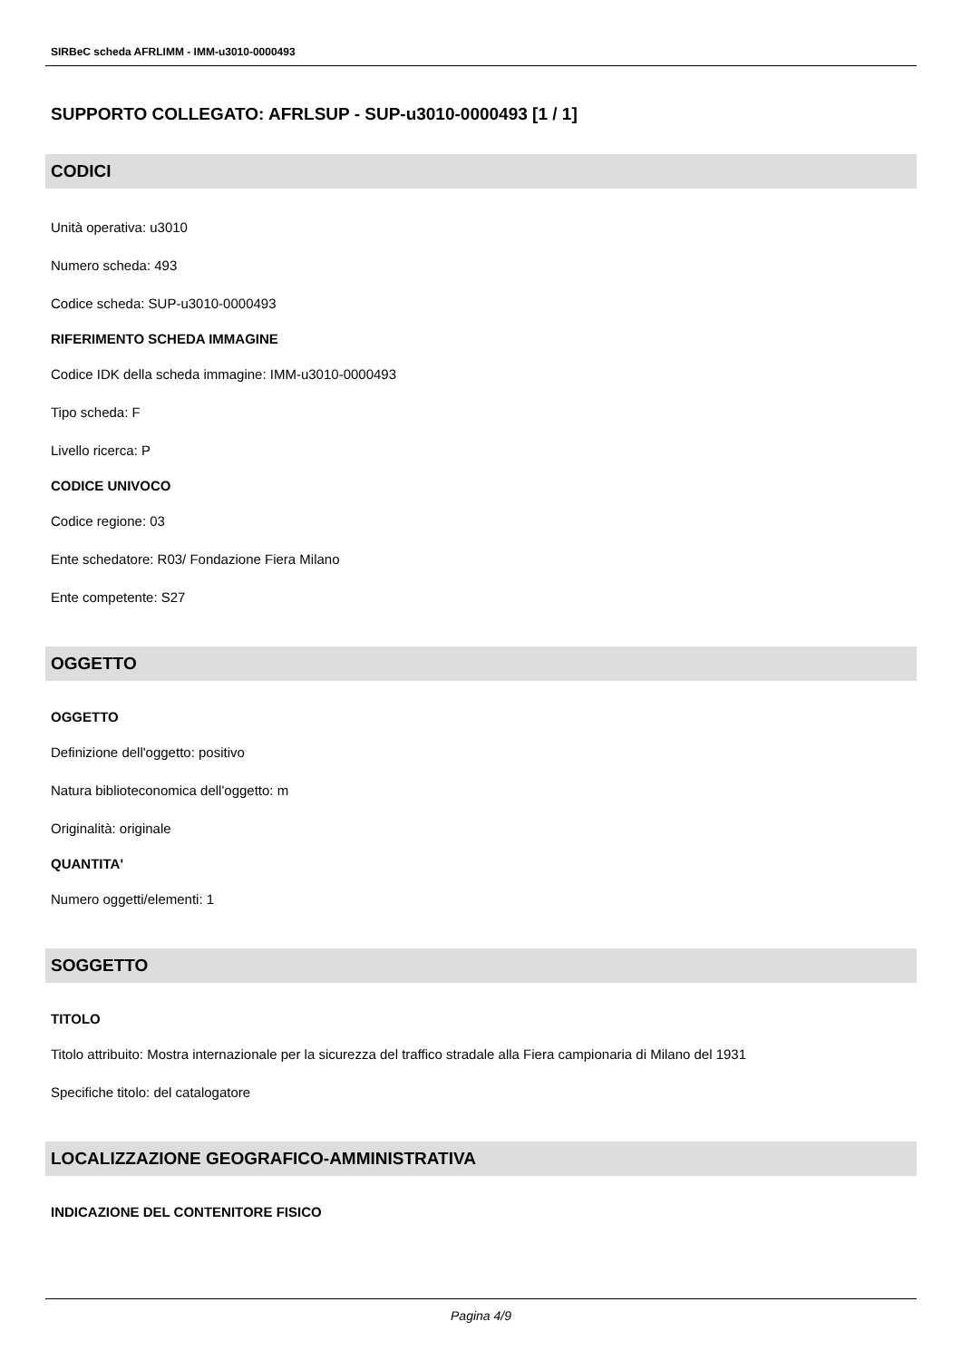SIRBeC scheda AFRLIMM - IMM-u3010-0000493
SUPPORTO COLLEGATO: AFRLSUP - SUP-u3010-0000493 [1 / 1]
CODICI
Unità operativa: u3010
Numero scheda: 493
Codice scheda: SUP-u3010-0000493
RIFERIMENTO SCHEDA IMMAGINE
Codice IDK della scheda immagine: IMM-u3010-0000493
Tipo scheda: F
Livello ricerca: P
CODICE UNIVOCO
Codice regione: 03
Ente schedatore: R03/ Fondazione Fiera Milano
Ente competente: S27
OGGETTO
OGGETTO
Definizione dell'oggetto: positivo
Natura biblioteconomica dell'oggetto: m
Originalità: originale
QUANTITA'
Numero oggetti/elementi: 1
SOGGETTO
TITOLO
Titolo attribuito: Mostra internazionale per la sicurezza del traffico stradale alla Fiera campionaria di Milano del 1931
Specifiche titolo: del catalogatore
LOCALIZZAZIONE GEOGRAFICO-AMMINISTRATIVA
INDICAZIONE DEL CONTENITORE FISICO
Pagina 4/9